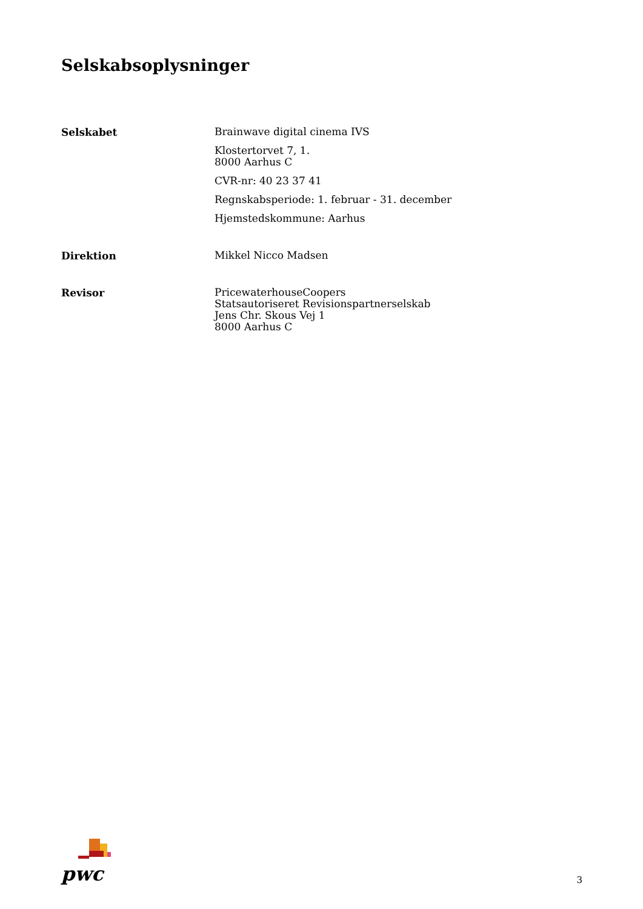Selskabsoplysninger
Selskabet
Brainwave digital cinema IVS
Klostertorvet 7, 1.
8000 Aarhus C
CVR-nr: 40 23 37 41
Regnskabsperiode: 1. februar - 31. december
Hjemstedskommune: Aarhus
Direktion
Mikkel Nicco Madsen
Revisor
PricewaterhouseCoopers
Statsautoriseret Revisionspartnerselskab
Jens Chr. Skous Vej 1
8000 Aarhus C
pwc
3